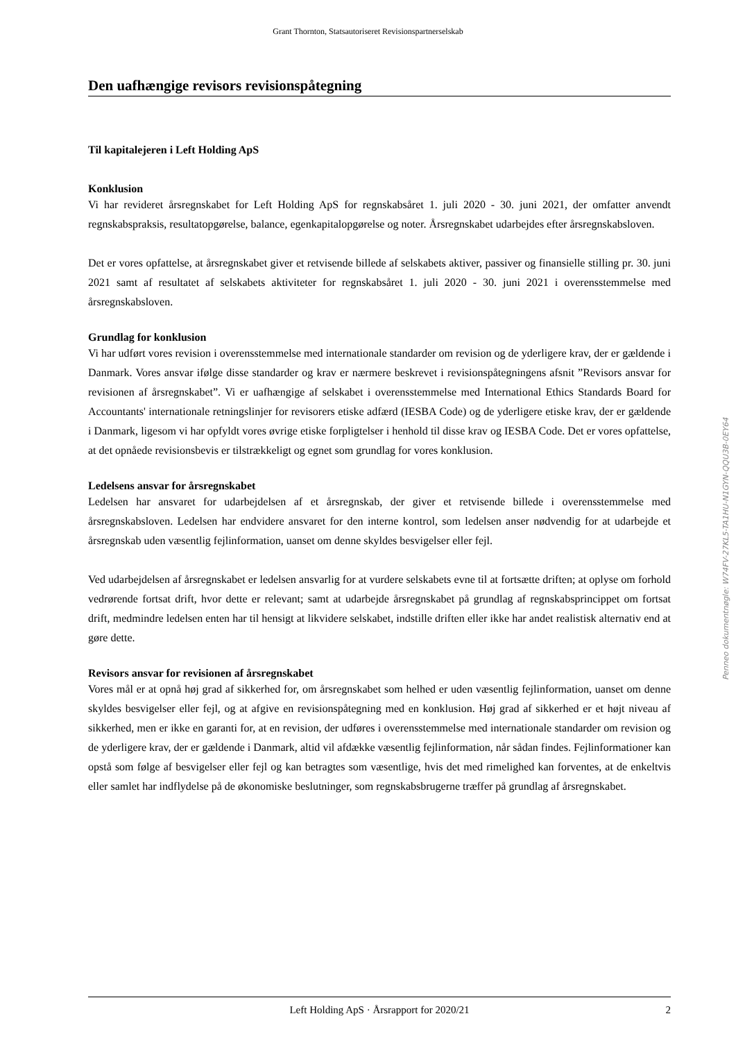Grant Thornton, Statsautoriseret Revisionspartnerselskab
Den uafhængige revisors revisionspåtegning
Til kapitalejeren i Left Holding ApS
Konklusion
Vi har revideret årsregnskabet for Left Holding ApS for regnskabsåret 1. juli 2020 - 30. juni 2021, der omfatter anvendt regnskabspraksis, resultatopgørelse, balance, egenkapitalopgørelse og noter. Årsregnskabet udarbejdes efter årsregnskabsloven.
Det er vores opfattelse, at årsregnskabet giver et retvisende billede af selskabets aktiver, passiver og finansielle stilling pr. 30. juni 2021 samt af resultatet af selskabets aktiviteter for regnskabsåret 1. juli 2020 - 30. juni 2021 i overensstemmelse med årsregnskabsloven.
Grundlag for konklusion
Vi har udført vores revision i overensstemmelse med internationale standarder om revision og de yderligere krav, der er gældende i Danmark. Vores ansvar ifølge disse standarder og krav er nærmere beskrevet i revisionspåtegningens afsnit ”Revisors ansvar for revisionen af årsregnskabet”. Vi er uafhængige af selskabet i overensstemmelse med International Ethics Standards Board for Accountants' internationale retningslinjer for revisorers etiske adfærd (IESBA Code) og de yderligere etiske krav, der er gældende i Danmark, ligesom vi har opfyldt vores øvrige etiske forpligtelser i henhold til disse krav og IESBA Code. Det er vores opfattelse, at det opnåede revisionsbevis er tilstrækkeligt og egnet som grundlag for vores konklusion.
Ledelsens ansvar for årsregnskabet
Ledelsen har ansvaret for udarbejdelsen af et årsregnskab, der giver et retvisende billede i overensstemmelse med årsregnskabsloven. Ledelsen har endvidere ansvaret for den interne kontrol, som ledelsen anser nødvendig for at udarbejde et årsregnskab uden væsentlig fejlinformation, uanset om denne skyldes besvigelser eller fejl.
Ved udarbejdelsen af årsregnskabet er ledelsen ansvarlig for at vurdere selskabets evne til at fortsætte driften; at oplyse om forhold vedrørende fortsat drift, hvor dette er relevant; samt at udarbejde årsregnskabet på grundlag af regnskabsprincippet om fortsat drift, medmindre ledelsen enten har til hensigt at likvidere selskabet, indstille driften eller ikke har andet realistisk alternativ end at gøre dette.
Revisors ansvar for revisionen af årsregnskabet
Vores mål er at opnå høj grad af sikkerhed for, om årsregnskabet som helhed er uden væsentlig fejlinformation, uanset om denne skyldes besvigelser eller fejl, og at afgive en revisionspåtegning med en konklusion. Høj grad af sikkerhed er et højt niveau af sikkerhed, men er ikke en garanti for, at en revision, der udføres i overensstemmelse med internationale standarder om revision og de yderligere krav, der er gældende i Danmark, altid vil afdække væsentlig fejlinformation, når sådan findes. Fejlinformationer kan opstå som følge af besvigelser eller fejl og kan betragtes som væsentlige, hvis det med rimelighed kan forventes, at de enkeltvis eller samlet har indflydelse på de økonomiske beslutninger, som regnskabsbrugerne træffer på grundlag af årsregnskabet.
Penneo dokumentnøgle: W74FV-27KL5-TA1HU-N1GYN-QQU3B-0EY64
Left Holding ApS · Årsrapport for 2020/21 2